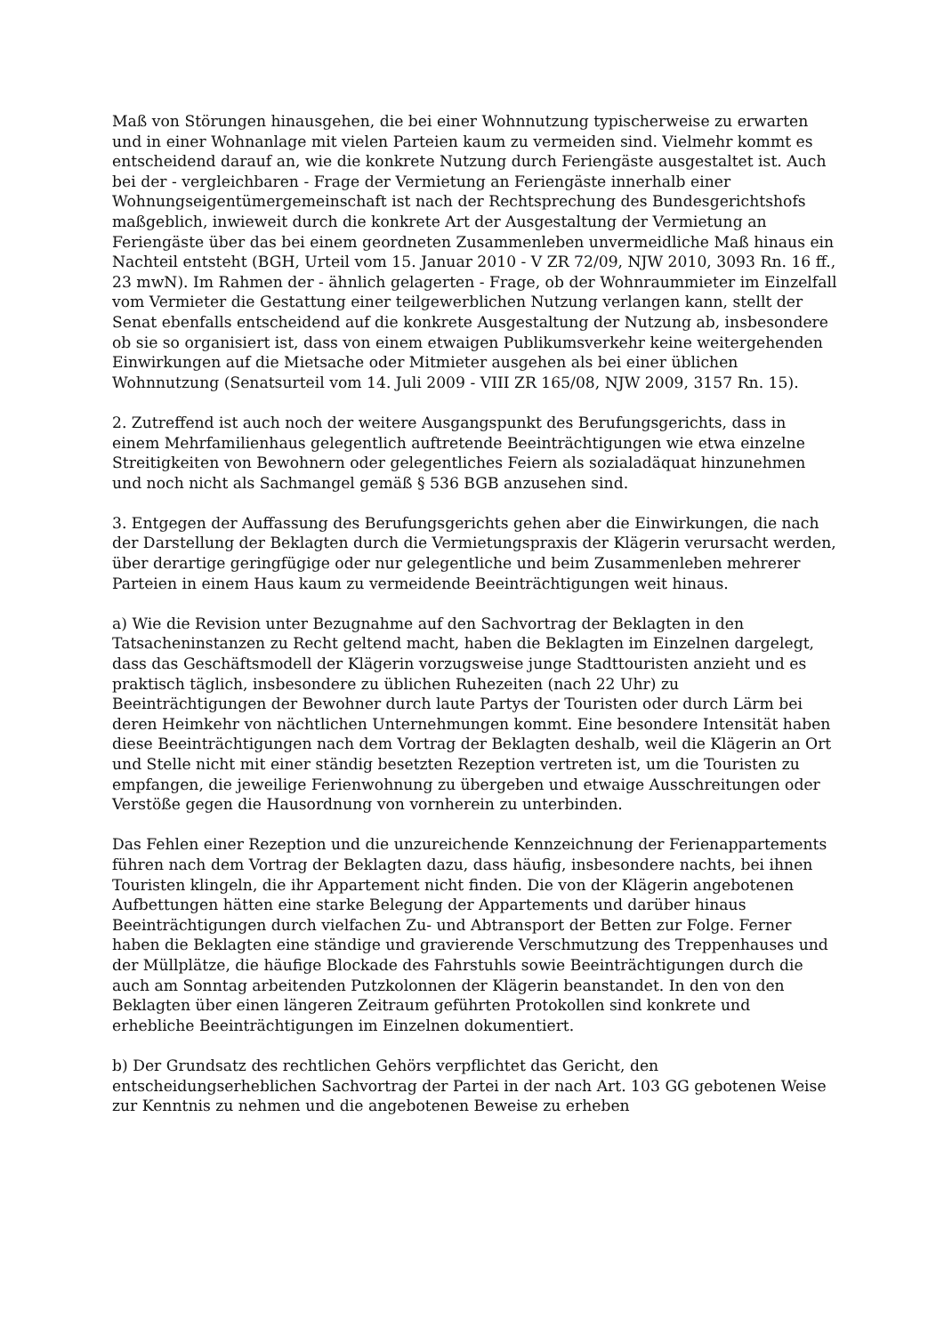Maß von Störungen hinausgehen, die bei einer Wohnnutzung typischerweise zu erwarten und in einer Wohnanlage mit vielen Parteien kaum zu vermeiden sind. Vielmehr kommt es entscheidend darauf an, wie die konkrete Nutzung durch Feriengäste ausgestaltet ist. Auch bei der - vergleichbaren - Frage der Vermietung an Feriengäste innerhalb einer Wohnungseigentümergemeinschaft ist nach der Rechtsprechung des Bundesgerichtshofs maßgeblich, inwieweit durch die konkrete Art der Ausgestaltung der Vermietung an Feriengäste über das bei einem geordneten Zusammenleben unvermeidliche Maß hinaus ein Nachteil entsteht (BGH, Urteil vom 15. Januar 2010 - V ZR 72/09, NJW 2010, 3093 Rn. 16 ff., 23 mwN). Im Rahmen der - ähnlich gelagerten - Frage, ob der Wohnraummieter im Einzelfall vom Vermieter die Gestattung einer teilgewerblichen Nutzung verlangen kann, stellt der Senat ebenfalls entscheidend auf die konkrete Ausgestaltung der Nutzung ab, insbesondere ob sie so organisiert ist, dass von einem etwaigen Publikumsverkehr keine weitergehenden Einwirkungen auf die Mietsache oder Mitmieter ausgehen als bei einer üblichen Wohnnutzung (Senatsurteil vom 14. Juli 2009 - VIII ZR 165/08, NJW 2009, 3157 Rn. 15).
2. Zutreffend ist auch noch der weitere Ausgangspunkt des Berufungsgerichts, dass in einem Mehrfamilienhaus gelegentlich auftretende Beeinträchtigungen wie etwa einzelne Streitigkeiten von Bewohnern oder gelegentliches Feiern als sozialadäquat hinzunehmen und noch nicht als Sachmangel gemäß § 536 BGB anzusehen sind.
3. Entgegen der Auffassung des Berufungsgerichts gehen aber die Einwirkungen, die nach der Darstellung der Beklagten durch die Vermietungspraxis der Klägerin verursacht werden, über derartige geringfügige oder nur gelegentliche und beim Zusammenleben mehrerer Parteien in einem Haus kaum zu vermeidende Beeinträchtigungen weit hinaus.
a) Wie die Revision unter Bezugnahme auf den Sachvortrag der Beklagten in den Tatsacheninstanzen zu Recht geltend macht, haben die Beklagten im Einzelnen dargelegt, dass das Geschäftsmodell der Klägerin vorzugsweise junge Stadttouristen anzieht und es praktisch täglich, insbesondere zu üblichen Ruhezeiten (nach 22 Uhr) zu Beeinträchtigungen der Bewohner durch laute Partys der Touristen oder durch Lärm bei deren Heimkehr von nächtlichen Unternehmungen kommt. Eine besondere Intensität haben diese Beeinträchtigungen nach dem Vortrag der Beklagten deshalb, weil die Klägerin an Ort und Stelle nicht mit einer ständig besetzten Rezeption vertreten ist, um die Touristen zu empfangen, die jeweilige Ferienwohnung zu übergeben und etwaige Ausschreitungen oder Verstöße gegen die Hausordnung von vornherein zu unterbinden.
Das Fehlen einer Rezeption und die unzureichende Kennzeichnung der Ferienappartements führen nach dem Vortrag der Beklagten dazu, dass häufig, insbesondere nachts, bei ihnen Touristen klingeln, die ihr Appartement nicht finden. Die von der Klägerin angebotenen Aufbettungen hätten eine starke Belegung der Appartements und darüber hinaus Beeinträchtigungen durch vielfachen Zu- und Abtransport der Betten zur Folge. Ferner haben die Beklagten eine ständige und gravierende Verschmutzung des Treppenhauses und der Müllplätze, die häufige Blockade des Fahrstuhls sowie Beeinträchtigungen durch die auch am Sonntag arbeitenden Putzkolonnen der Klägerin beanstandet. In den von den Beklagten über einen längeren Zeitraum geführten Protokollen sind konkrete und erhebliche Beeinträchtigungen im Einzelnen dokumentiert.
b) Der Grundsatz des rechtlichen Gehörs verpflichtet das Gericht, den entscheidungserheblichen Sachvortrag der Partei in der nach Art. 103 GG gebotenen Weise zur Kenntnis zu nehmen und die angebotenen Beweise zu erheben